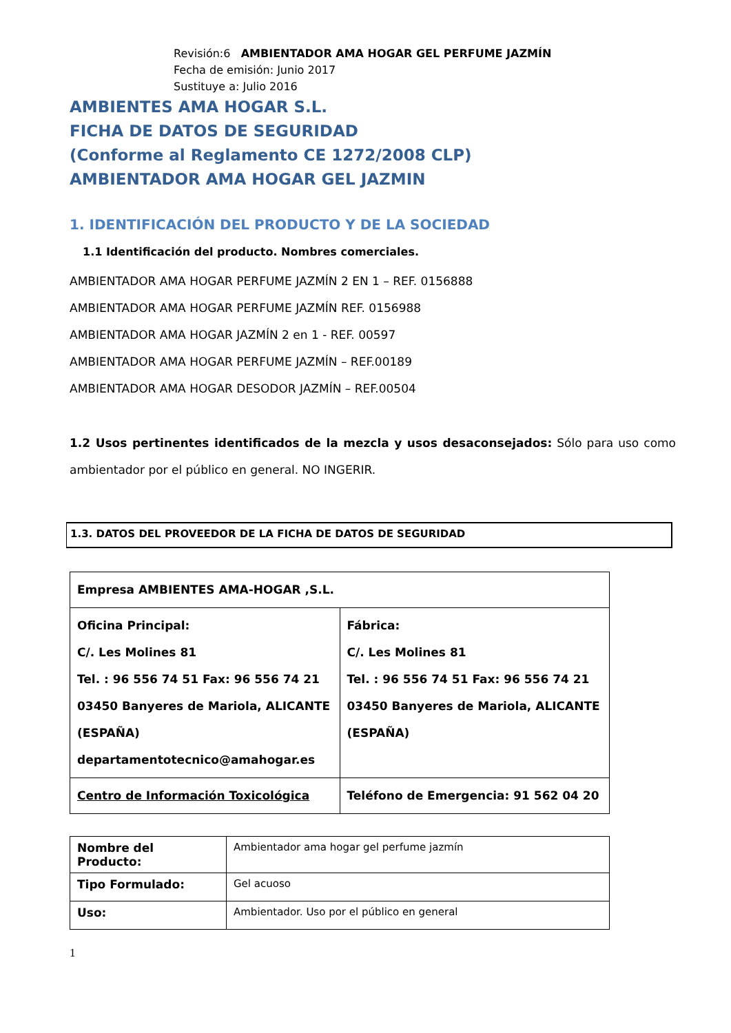Revisión:6 AMBIENTADOR AMA HOGAR GEL PERFUME JAZMÍN
Fecha de emisión: Junio 2017
Sustituye a: Julio 2016
AMBIENTES AMA HOGAR S.L.
FICHA DE DATOS DE SEGURIDAD
(Conforme al Reglamento CE 1272/2008 CLP)
AMBIENTADOR AMA HOGAR GEL JAZMIN
1. IDENTIFICACIÓN DEL PRODUCTO Y DE LA SOCIEDAD
1.1 Identificación del producto. Nombres comerciales.
AMBIENTADOR AMA HOGAR PERFUME JAZMÍN 2 EN 1 – REF. 0156888
AMBIENTADOR AMA HOGAR PERFUME JAZMÍN REF. 0156988
AMBIENTADOR AMA HOGAR JAZMÍN 2 en 1 - REF. 00597
AMBIENTADOR AMA HOGAR PERFUME JAZMÍN – REF.00189
AMBIENTADOR AMA HOGAR DESODOR JAZMÍN – REF.00504
1.2 Usos pertinentes identificados de la mezcla y usos desaconsejados: Sólo para uso como ambientador por el público en general. NO INGERIR.
1.3. DATOS DEL PROVEEDOR DE LA FICHA DE DATOS DE SEGURIDAD
| Empresa AMBIENTES AMA-HOGAR ,S.L. | |
| Oficina Principal: C/. Les Molines 81 Tel. : 96 556 74 51 Fax: 96 556 74 21 03450 Banyeres de Mariola, ALICANTE (ESPAÑA) departamentotecnico@amahogar.es | Fábrica: C/. Les Molines 81 Tel. : 96 556 74 51 Fax: 96 556 74 21 03450 Banyeres de Mariola, ALICANTE (ESPAÑA) |
| Centro de Información Toxicológica | Teléfono de Emergencia: 91 562 04 20 |
| Nombre del Producto: | Ambientador ama hogar gel perfume jazmín |
| Tipo Formulado: | Gel acuoso |
| Uso: | Ambientador. Uso por el público en general |
1